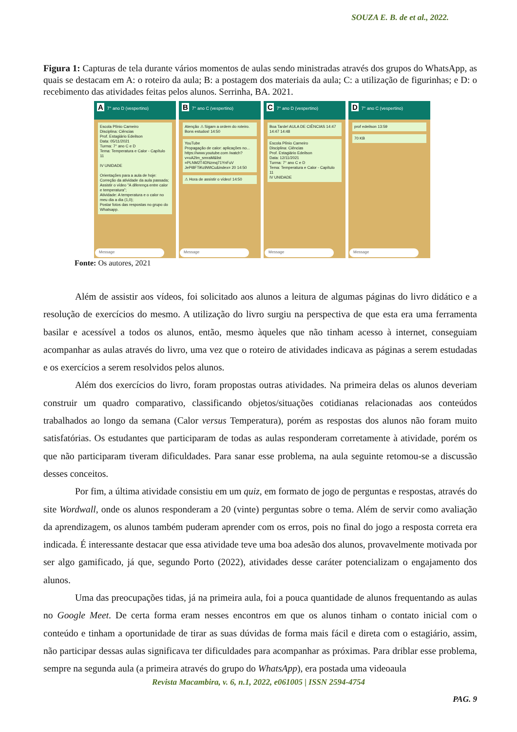SOUZA E. B. de et al., 2022.
Figura 1: Capturas de tela durante vários momentos de aulas sendo ministradas através dos grupos do WhatsApp, as quais se destacam em A: o roteiro da aula; B: a postagem dos materiais da aula; C: a utilização de figurinhas; e D: o recebimento das atividades feitas pelos alunos. Serrinha, BA. 2021.
A 7° ano D (vespertino)
Escola Plínio Carneiro
Disciplina: Ciências
Prof. Estagiário Edeilson
Data: 05/11/2021
Turma: 7° ano C e D
Tema: Temperatura e Calor - Capítulo 11
IV UNIDADE
Orientações para a aula de hoje:
Correção da atividade da aula passada;
Assistir o vídeo "A diferença entre calor e temperatura";
Atividade: A temperatura e o calor no meu dia a dia (1,0);
Postar fotos das respostas no grupo do Whatsapp.
Message
B 7° ano C (vespertino)
Atenção ⚠ Sigam a ordem do roteiro.
Bons estudos! 14:50
YouTube
Propagação de calor: aplicações no...
https://www.youtube.com /watch?v=xA2lm_smraM&list =PLNM2T4DNzmq71YnFuV JePi8FTiKc9WtCu&index= 20 14:50
⚠ Hora de assistir o vídeo! 14:50
Message
C 7° ano D (vespertino)
Boa Tarde! AULA DE CIÊNCIAS 14:47 14:47 14:48
Escola Plínio Carneiro
Disciplina: Ciências
Prof. Estagiário Edeilson
Data: 12/11/2021
Turma: 7° ano C e D
Tema: Temperatura e Calor - Capítulo 11
IV UNIDADE
Message
D 7° ano C (vespertino)
prof edeilson 13:59
70 KB
Message
Fonte: Os autores, 2021
Além de assistir aos vídeos, foi solicitado aos alunos a leitura de algumas páginas do livro didático e a resolução de exercícios do mesmo. A utilização do livro surgiu na perspectiva de que esta era uma ferramenta basilar e acessível a todos os alunos, então, mesmo àqueles que não tinham acesso à internet, conseguiam acompanhar as aulas através do livro, uma vez que o roteiro de atividades indicava as páginas a serem estudadas e os exercícios a serem resolvidos pelos alunos.
Além dos exercícios do livro, foram propostas outras atividades. Na primeira delas os alunos deveriam construir um quadro comparativo, classificando objetos/situações cotidianas relacionadas aos conteúdos trabalhados ao longo da semana (Calor versus Temperatura), porém as respostas dos alunos não foram muito satisfatórias. Os estudantes que participaram de todas as aulas responderam corretamente à atividade, porém os que não participaram tiveram dificuldades. Para sanar esse problema, na aula seguinte retomou-se a discussão desses conceitos.
Por fim, a última atividade consistiu em um quiz, em formato de jogo de perguntas e respostas, através do site Wordwall, onde os alunos responderam a 20 (vinte) perguntas sobre o tema. Além de servir como avaliação da aprendizagem, os alunos também puderam aprender com os erros, pois no final do jogo a resposta correta era indicada. É interessante destacar que essa atividade teve uma boa adesão dos alunos, provavelmente motivada por ser algo gamificado, já que, segundo Porto (2022), atividades desse caráter potencializam o engajamento dos alunos.
Uma das preocupações tidas, já na primeira aula, foi a pouca quantidade de alunos frequentando as aulas no Google Meet. De certa forma eram nesses encontros em que os alunos tinham o contato inicial com o conteúdo e tinham a oportunidade de tirar as suas dúvidas de forma mais fácil e direta com o estagiário, assim, não participar dessas aulas significava ter dificuldades para acompanhar as próximas. Para driblar esse problema, sempre na segunda aula (a primeira através do grupo do WhatsApp), era postada uma videoaula
Revista Macambira, v. 6, n.1, 2022, e061005 | ISSN 2594-4754
PAG. 9